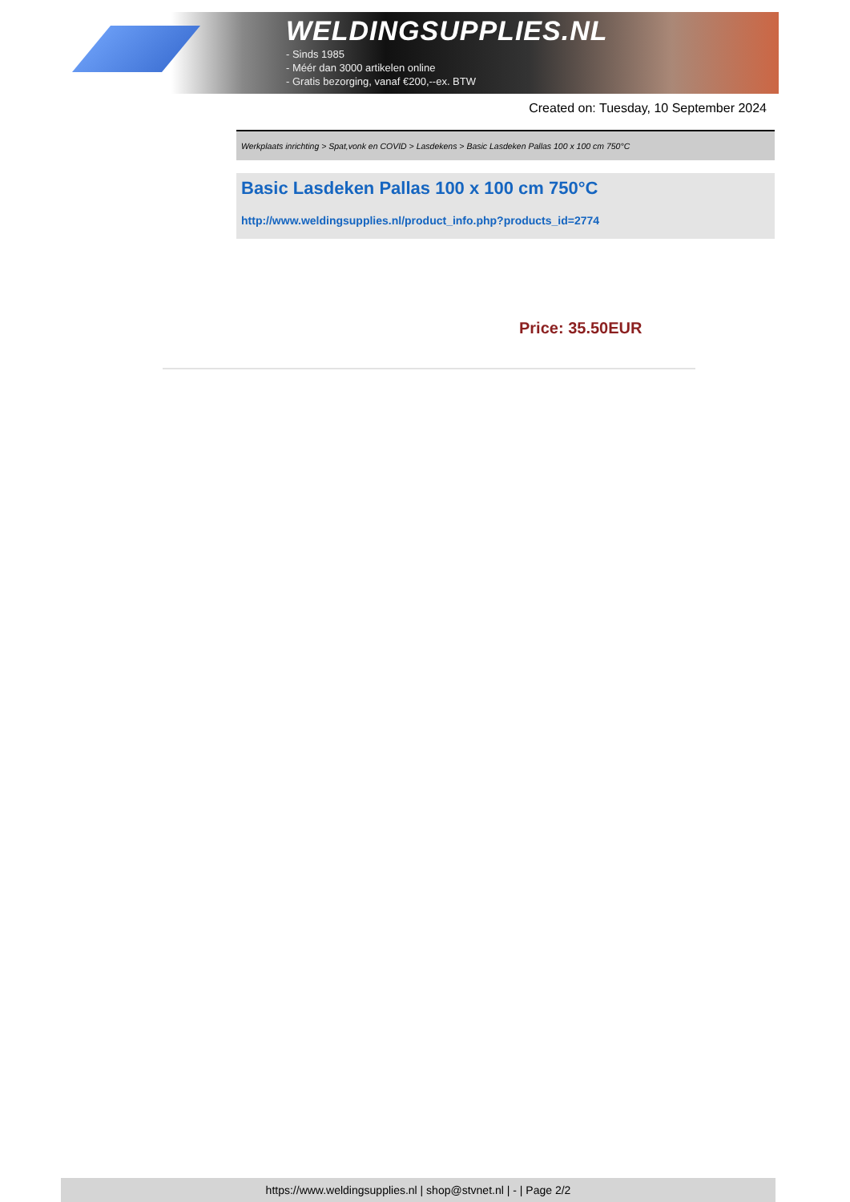WELDINGSUPPLIES.NL
- Sinds 1985
- Méér dan 3000 artikelen online
- Gratis bezorging, vanaf €200,--ex. BTW
Created on: Tuesday, 10 September 2024
Werkplaats inrichting > Spat,vonk en COVID > Lasdekens > Basic Lasdeken Pallas 100 x 100 cm 750°C
Basic Lasdeken Pallas 100 x 100 cm 750°C
http://www.weldingsupplies.nl/product_info.php?products_id=2774
Price: 35.50EUR
https://www.weldingsupplies.nl | shop@stvnet.nl | - | Page 2/2